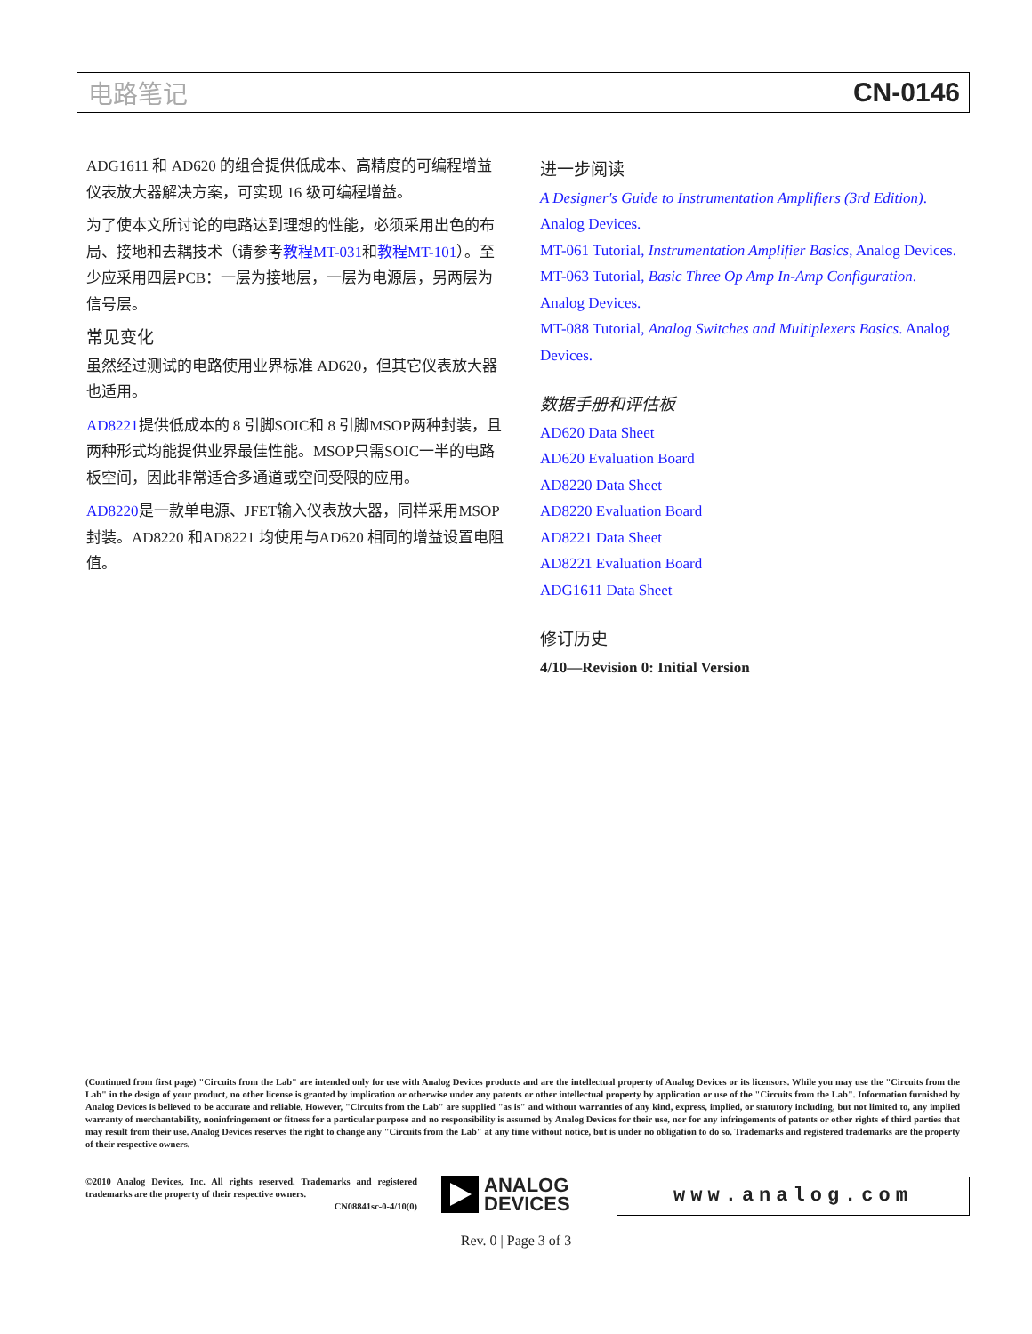电路笔记 CN-0146
ADG1611 和 AD620 的组合提供低成本、高精度的可编程增益仪表放大器解决方案，可实现 16 级可编程增益。
为了使本文所讨论的电路达到理想的性能，必须采用出色的布局、接地和去耦技术（请参考教程MT-031和教程MT-101）。至少应采用四层PCB：一层为接地层，一层为电源层，另两层为信号层。
常见变化
虽然经过测试的电路使用业界标准 AD620，但其它仪表放大器也适用。
AD8221提供低成本的 8 引脚SOIC和 8 引脚MSOP两种封装，且两种形式均能提供业界最佳性能。MSOP只需SOIC一半的电路板空间，因此非常适合多通道或空间受限的应用。
AD8220是一款单电源、JFET输入仪表放大器，同样采用MSOP封装。AD8220 和AD8221 均使用与AD620 相同的增益设置电阻值。
进一步阅读
A Designer's Guide to Instrumentation Amplifiers (3rd Edition). Analog Devices.
MT-061 Tutorial, Instrumentation Amplifier Basics, Analog Devices.
MT-063 Tutorial, Basic Three Op Amp In-Amp Configuration. Analog Devices.
MT-088 Tutorial, Analog Switches and Multiplexers Basics. Analog Devices.
数据手册和评估板
AD620 Data Sheet
AD620 Evaluation Board
AD8220 Data Sheet
AD8220 Evaluation Board
AD8221 Data Sheet
AD8221 Evaluation Board
ADG1611 Data Sheet
修订历史
4/10—Revision 0: Initial Version
(Continued from first page) "Circuits from the Lab" are intended only for use with Analog Devices products and are the intellectual property of Analog Devices or its licensors. While you may use the "Circuits from the Lab" in the design of your product, no other license is granted by implication or otherwise under any patents or other intellectual property by application or use of the "Circuits from the Lab". Information furnished by Analog Devices is believed to be accurate and reliable. However, "Circuits from the Lab" are supplied "as is" and without warranties of any kind, express, implied, or statutory including, but not limited to, any implied warranty of merchantability, noninfringement or fitness for a particular purpose and no responsibility is assumed by Analog Devices for their use, nor for any infringements of patents or other rights of third parties that may result from their use. Analog Devices reserves the right to change any "Circuits from the Lab" at any time without notice, but is under no obligation to do so. Trademarks and registered trademarks are the property of their respective owners.
©2010 Analog Devices, Inc. All rights reserved. Trademarks and registered trademarks are the property of their respective owners.
CN08841sc-0-4/10(0)
ANALOG
DEVICES
www.analog.com
Rev. 0 | Page 3 of 3